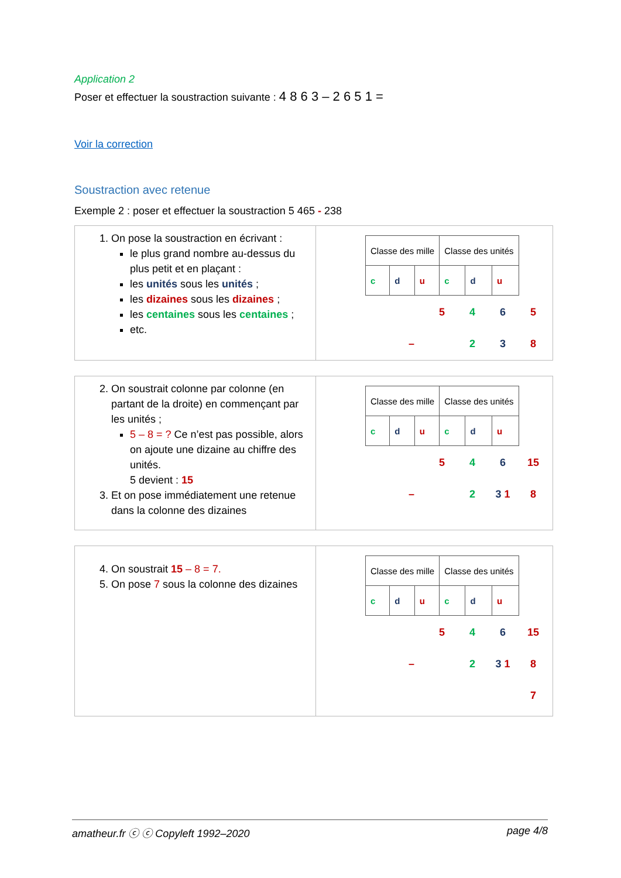Application 2
Poser et effectuer la soustraction suivante : 4 8 6 3 – 2 6 5 1 =
Voir la correction
Soustraction avec retenue
Exemple 2 : poser et effectuer la soustraction 5 465 - 238
1. On pose la soustraction en écrivant :
le plus grand nombre au-dessus du plus petit et en plaçant :
les unités sous les unités ;
les dizaines sous les dizaines ;
les centaines sous les centaines ;
etc.
| Classe des mille | | | Classe des unités | | |
| c | d | u | c | d | u |
| | | 5 | 4 | 6 | 5 |
| | – | | 2 | 3 | 8 |
2. On soustrait colonne par colonne (en partant de la droite) en commençant par les unités ;
5 – 8 = ? Ce n’est pas possible, alors on ajoute une dizaine au chiffre des unités.
5 devient : 15
3. Et on pose immédiatement une retenue dans la colonne des dizaines
| Classe des mille | | | Classe des unités | | |
| c | d | u | c | d | u |
| | | 5 | 4 | 6 | 15 |
| | – | | 2 | 3 1 | 8 |
4. On soustrait 15 – 8 = 7.
5. On pose 7 sous la colonne des dizaines
| Classe des mille | | | Classe des unités | | |
| c | d | u | c | d | u |
| | | 5 | 4 | 6 | 15 |
| | – | | 2 | 3 1 | 8 |
| | | | | | 7 |
amatheur.fr ⓒ ⓒ Copyleft 1992–2020 page 4/8